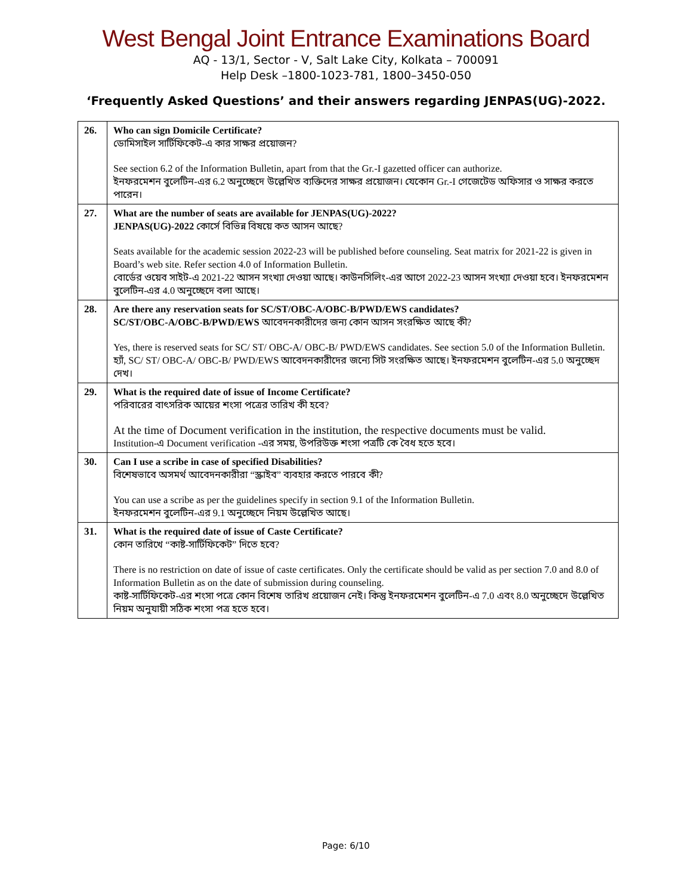West Bengal Joint Entrance Examinations Board
AQ - 13/1, Sector - V, Salt Lake City, Kolkata – 700091
Help Desk –1800-1023-781, 1800–3450-050
‘Frequently Asked Questions’ and their answers regarding JENPAS(UG)-2022.
| 26. | Who can sign Domicile Certificate? ডোমিসাইল সার্টিফিকেট-এ কার সাক্ষর প্রয়োজন? See section 6.2 of the Information Bulletin, apart from that the Gr.-I gazetted officer can authorize. ইনফরমেশন বুলেটিন-এর 6.2 অনুচ্ছেদে উল্লেখিত ব্যক্তিদের সাক্ষর প্রয়োজন। যেকোন Gr.-I গেজেটেড অফিসার ও সাক্ষর করতে পারেন। |
| 27. | What are the number of seats are available for JENPAS(UG)-2022? JENPAS(UG)-2022 কোর্সে বিভিন্ন বিষয়ে কত আসন আছে? Seats available for the academic session 2022-23 will be published before counseling. Seat matrix for 2021-22 is given in Board’s web site. Refer section 4.0 of Information Bulletin. বোর্ডের ওয়েব সাইট-এ 2021-22 আসন সংখ্যা দেওয়া আছে। কাউনসিলিং-এর আগে 2022-23 আসন সংখ্যা দেওয়া হবে। ইনফরমেশন বুলেটিন-এর 4.0 অনুচ্ছেদে বলা আছে। |
| 28. | Are there any reservation seats for SC/ST/OBC-A/OBC-B/PWD/EWS candidates? SC/ST/OBC-A/OBC-B/PWD/EWS আবেদনকারীদের জন্য কোন আসন সংরক্ষিত আছে কী? Yes, there is reserved seats for SC/ ST/ OBC-A/ OBC-B/ PWD/EWS candidates. See section 5.0 of the Information Bulletin. হ্যাঁ, SC/ ST/ OBC-A/ OBC-B/ PWD/EWS আবেদনকারীদের জন্যে সিট সংরক্ষিত আছে। ইনফরমেশন বুলেটিন-এর 5.0 অনুচ্ছেদ দেখ। |
| 29. | What is the required date of issue of Income Certificate? পরিবারের বাৎসরিক আয়ের শংসা পত্রের তারিখ কী হবে? At the time of Document verification in the institution, the respective documents must be valid. Institution-এ Document verification -এর সময়, উপরিউক্ত শংসা পত্রটি কে বৈধ হতে হবে। |
| 30. | Can I use a scribe in case of specified Disabilities? বিশেষভাবে অসমর্থ আবেদনকারীরা “স্ক্রাইব” ব্যবহার করতে পারবে কী? You can use a scribe as per the guidelines specify in section 9.1 of the Information Bulletin. ইনফরমেশন বুলেটিন-এর 9.1 অনুচ্ছেদে নিয়ম উল্লেখিত আছে। |
| 31. | What is the required date of issue of Caste Certificate? কোন তারিখে “কাষ্ট-সার্টিফিকেট” দিতে হবে? There is no restriction on date of issue of caste certificates. Only the certificate should be valid as per section 7.0 and 8.0 of Information Bulletin as on the date of submission during counseling. কাষ্ট-সার্টিফিকেট-এর শংসা পত্রে কোন বিশেষ তারিখ প্রয়োজন নেই। কিন্তু ইনফরমেশন বুলেটিন-এ 7.0 এবং 8.0 অনুচ্ছেদে উল্লেখিত নিয়ম অনুযায়ী সঠিক শংসা পত্র হতে হবে। |
Page: 6/10